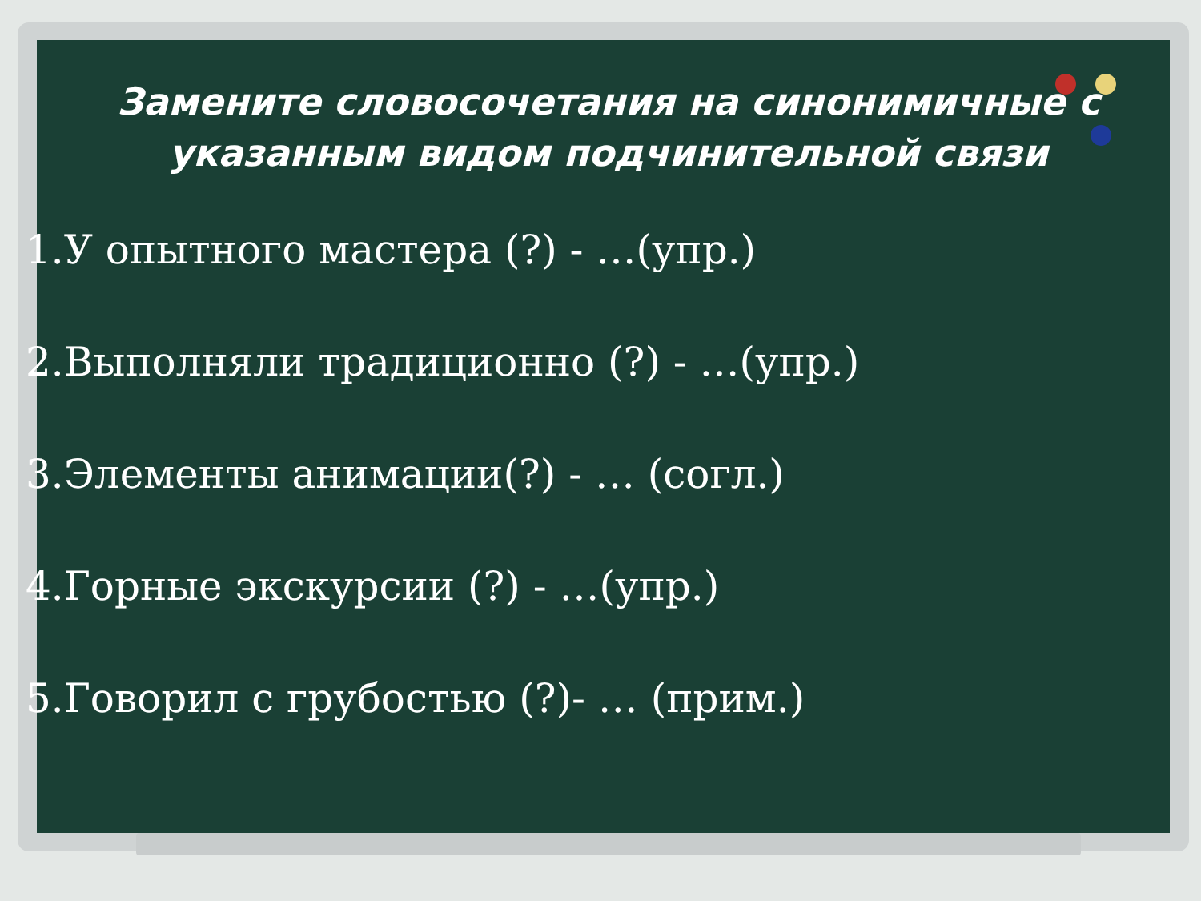Замените словосочетания на синонимичные с указанным видом подчинительной связи
1.У опытного мастера (?) - …(упр.)
2.Выполняли традиционно (?) - …(упр.)
3.Элементы анимации(?) - … (согл.)
4.Горные экскурсии (?) - …(упр.)
5.Говорил с грубостью (?)- … (прим.)